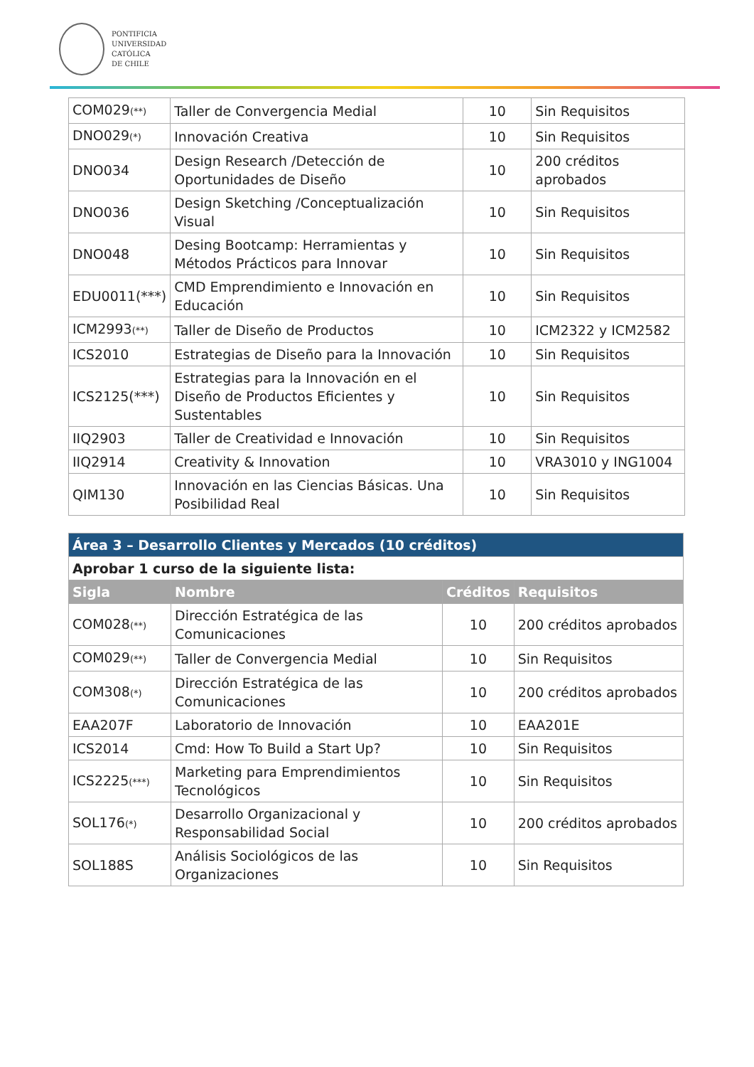PONTIFICIA
UNIVERSIDAD
CATÓLICA
DE CHILE
| COM029 (**) | Taller de Convergencia Medial | 10 | Sin Requisitos |
| DNO029 (*) | Innovación Creativa | 10 | Sin Requisitos |
| DNO034 | Design Research /Detección de Oportunidades de Diseño | 10 | 200 créditos aprobados |
| DNO036 | Design Sketching /Conceptualización Visual | 10 | Sin Requisitos |
| DNO048 | Desing Bootcamp: Herramientas y Métodos Prácticos para Innovar | 10 | Sin Requisitos |
| EDU0011(***) | CMD Emprendimiento e Innovación en Educación | 10 | Sin Requisitos |
| ICM2993 (**) | Taller de Diseño de Productos | 10 | ICM2322 y ICM2582 |
| ICS2010 | Estrategias de Diseño para la Innovación | 10 | Sin Requisitos |
| ICS2125(***) | Estrategias para la Innovación en el Diseño de Productos Eficientes y Sustentables | 10 | Sin Requisitos |
| IIQ2903 | Taller de Creatividad e Innovación | 10 | Sin Requisitos |
| IIQ2914 | Creativity & Innovation | 10 | VRA3010 y ING1004 |
| QIM130 | Innovación en las Ciencias Básicas. Una Posibilidad Real | 10 | Sin Requisitos |
| Área 3 – Desarrollo Clientes y Mercados (10 créditos) | | | |
| Aprobar 1 curso de la siguiente lista: | | | |
| Sigla | Nombre | Créditos | Requisitos |
| COM028 (**) | Dirección Estratégica de las Comunicaciones | 10 | 200 créditos aprobados |
| COM029 (**) | Taller de Convergencia Medial | 10 | Sin Requisitos |
| COM308 (*) | Dirección Estratégica de las Comunicaciones | 10 | 200 créditos aprobados |
| EAA207F | Laboratorio de Innovación | 10 | EAA201E |
| ICS2014 | Cmd: How To Build a Start Up? | 10 | Sin Requisitos |
| ICS2225 (***) | Marketing para Emprendimientos Tecnológicos | 10 | Sin Requisitos |
| SOL176 (*) | Desarrollo Organizacional y Responsabilidad Social | 10 | 200 créditos aprobados |
| SOL188S | Análisis Sociológicos de las Organizaciones | 10 | Sin Requisitos |